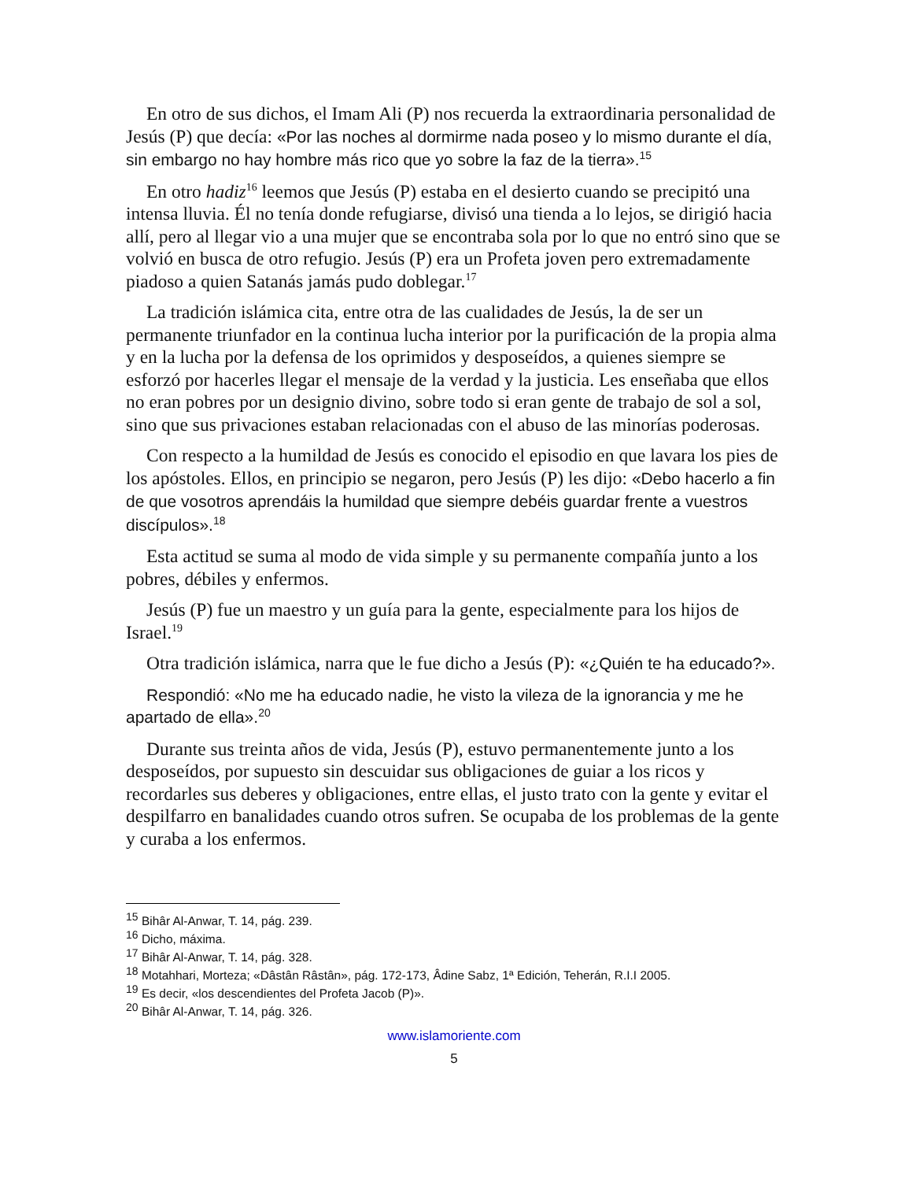En otro de sus dichos, el Imam Ali (P) nos recuerda la extraordinaria personalidad de Jesús (P) que decía: «Por las noches al dormirme nada poseo y lo mismo durante el día, sin embargo no hay hombre más rico que yo sobre la faz de la tierra».<sup>15</sup>
En otro hadiz<sup>16</sup> leemos que Jesús (P) estaba en el desierto cuando se precipitó una intensa lluvia. Él no tenía donde refugiarse, divisó una tienda a lo lejos, se dirigió hacia allí, pero al llegar vio a una mujer que se encontraba sola por lo que no entró sino que se volvió en busca de otro refugio. Jesús (P) era un Profeta joven pero extremadamente piadoso a quien Satanás jamás pudo doblegar.<sup>17</sup>
La tradición islámica cita, entre otra de las cualidades de Jesús, la de ser un permanente triunfador en la continua lucha interior por la purificación de la propia alma y en la lucha por la defensa de los oprimidos y desposeídos, a quienes siempre se esforzó por hacerles llegar el mensaje de la verdad y la justicia. Les enseñaba que ellos no eran pobres por un designio divino, sobre todo si eran gente de trabajo de sol a sol, sino que sus privaciones estaban relacionadas con el abuso de las minorías poderosas.
Con respecto a la humildad de Jesús es conocido el episodio en que lavara los pies de los apóstoles. Ellos, en principio se negaron, pero Jesús (P) les dijo: «Debo hacerlo a fin de que vosotros aprendáis la humildad que siempre debéis guardar frente a vuestros discípulos».<sup>18</sup>
Esta actitud se suma al modo de vida simple y su permanente compañía junto a los pobres, débiles y enfermos.
Jesús (P) fue un maestro y un guía para la gente, especialmente para los hijos de Israel.<sup>19</sup>
Otra tradición islámica, narra que le fue dicho a Jesús (P): «¿Quién te ha educado?».
Respondió: «No me ha educado nadie, he visto la vileza de la ignorancia y me he apartado de ella».<sup>20</sup>
Durante sus treinta años de vida, Jesús (P), estuvo permanentemente junto a los desposeídos, por supuesto sin descuidar sus obligaciones de guiar a los ricos y recordarles sus deberes y obligaciones, entre ellas, el justo trato con la gente y evitar el despilfarro en banalidades cuando otros sufren. Se ocupaba de los problemas de la gente y curaba a los enfermos.
<sup>15</sup> Bihâr Al-Anwar, T. 14, pág. 239.
<sup>16</sup> Dicho, máxima.
<sup>17</sup> Bihâr Al-Anwar, T. 14, pág. 328.
<sup>18</sup> Motahhari, Morteza; «Dâstân Râstân», pág. 172-173, Âdine Sabz, 1ª Edición, Teherán, R.I.I 2005.
<sup>19</sup> Es decir, «los descendientes del Profeta Jacob (P)».
<sup>20</sup> Bihâr Al-Anwar, T. 14, pág. 326.
www.islamoriente.com
5